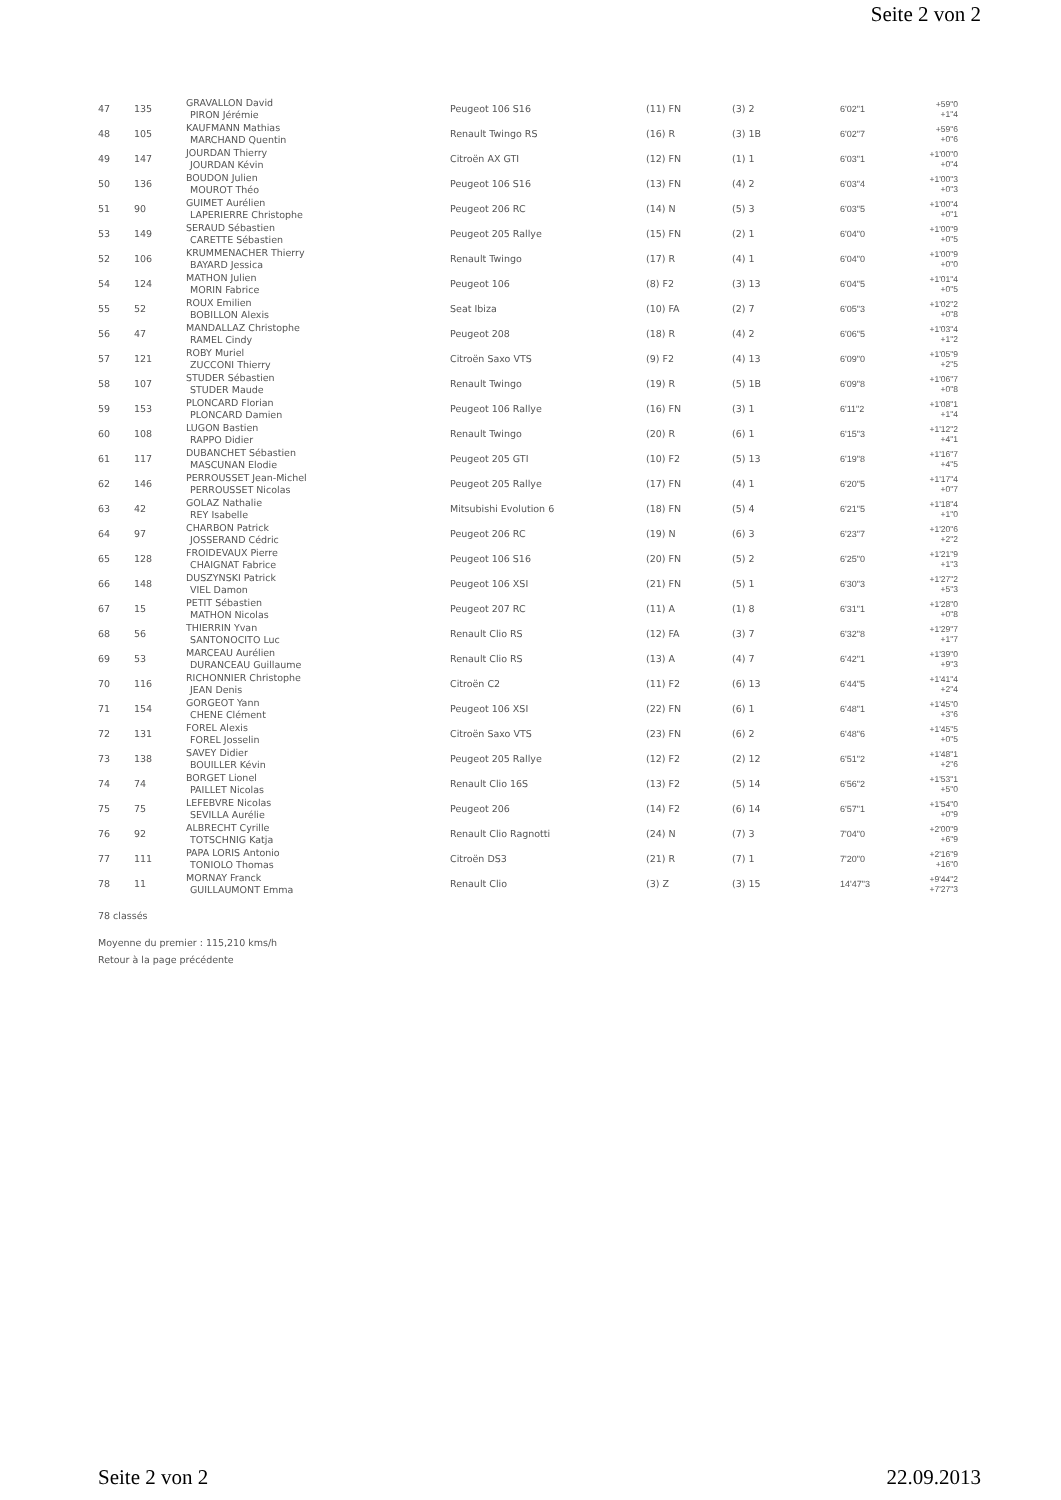Seite 2 von 2
| 47 | 135 | GRAVALLON David PIRON Jérémie | Peugeot 106 S16 | (11) FN | (3) 2 | 6'02"1 | +59"0 +1"4 |
| 48 | 105 | KAUFMANN Mathias MARCHAND Quentin | Renault Twingo RS | (16) R | (3) 1B | 6'02"7 | +59"6 +0"6 |
| 49 | 147 | JOURDAN Thierry JOURDAN Kévin | Citroën AX GTI | (12) FN | (1) 1 | 6'03"1 | +1'00"0 +0"4 |
| 50 | 136 | BOUDON Julien MOUROT Théo | Peugeot 106 S16 | (13) FN | (4) 2 | 6'03"4 | +1'00"3 +0"3 |
| 51 | 90 | GUIMET Aurélien LAPERIERRE Christophe | Peugeot 206 RC | (14) N | (5) 3 | 6'03"5 | +1'00"4 +0"1 |
| 53 | 149 | SERAUD Sébastien CARETTE Sébastien | Peugeot 205 Rallye | (15) FN | (2) 1 | 6'04"0 | +1'00"9 +0"5 |
| 52 | 106 | KRUMMENACHER Thierry BAYARD Jessica | Renault Twingo | (17) R | (4) 1 | 6'04"0 | +1'00"9 +0"0 |
| 54 | 124 | MATHON Julien MORIN Fabrice | Peugeot 106 | (8) F2 | (3) 13 | 6'04"5 | +1'01"4 +0"5 |
| 55 | 52 | ROUX Emilien BOBILLON Alexis | Seat Ibiza | (10) FA | (2) 7 | 6'05"3 | +1'02"2 +0"8 |
| 56 | 47 | MANDALLAZ Christophe RAMEL Cindy | Peugeot 208 | (18) R | (4) 2 | 6'06"5 | +1'03"4 +1"2 |
| 57 | 121 | ROBY Muriel ZUCCONI Thierry | Citroën Saxo VTS | (9) F2 | (4) 13 | 6'09"0 | +1'05"9 +2"5 |
| 58 | 107 | STUDER Sébastien STUDER Maude | Renault Twingo | (19) R | (5) 1B | 6'09"8 | +1'06"7 +0"8 |
| 59 | 153 | PLONCARD Florian PLONCARD Damien | Peugeot 106 Rallye | (16) FN | (3) 1 | 6'11"2 | +1'08"1 +1"4 |
| 60 | 108 | LUGON Bastien RAPPO Didier | Renault Twingo | (20) R | (6) 1 | 6'15"3 | +1'12"2 +4"1 |
| 61 | 117 | DUBANCHET Sébastien MASCUNAN Elodie | Peugeot 205 GTI | (10) F2 | (5) 13 | 6'19"8 | +1'16"7 +4"5 |
| 62 | 146 | PERROUSSET Jean-Michel PERROUSSET Nicolas | Peugeot 205 Rallye | (17) FN | (4) 1 | 6'20"5 | +1'17"4 +0"7 |
| 63 | 42 | GOLAZ Nathalie REY Isabelle | Mitsubishi Evolution 6 | (18) FN | (5) 4 | 6'21"5 | +1'18"4 +1"0 |
| 64 | 97 | CHARBON Patrick JOSSERAND Cédric | Peugeot 206 RC | (19) N | (6) 3 | 6'23"7 | +1'20"6 +2"2 |
| 65 | 128 | FROIDEVAUX Pierre CHAIGNAT Fabrice | Peugeot 106 S16 | (20) FN | (5) 2 | 6'25"0 | +1'21"9 +1"3 |
| 66 | 148 | DUSZYNSKI Patrick VIEL Damon | Peugeot 106 XSI | (21) FN | (5) 1 | 6'30"3 | +1'27"2 +5"3 |
| 67 | 15 | PETIT Sébastien MATHON Nicolas | Peugeot 207 RC | (11) A | (1) 8 | 6'31"1 | +1'28"0 +0"8 |
| 68 | 56 | THIERRIN Yvan SANTONOCITO Luc | Renault Clio RS | (12) FA | (3) 7 | 6'32"8 | +1'29"7 +1"7 |
| 69 | 53 | MARCEAU Aurélien DURANCEAU Guillaume | Renault Clio RS | (13) A | (4) 7 | 6'42"1 | +1'39"0 +9"3 |
| 70 | 116 | RICHONNIER Christophe JEAN Denis | Citroën C2 | (11) F2 | (6) 13 | 6'44"5 | +1'41"4 +2"4 |
| 71 | 154 | GORGEOT Yann CHENE Clément | Peugeot 106 XSI | (22) FN | (6) 1 | 6'48"1 | +1'45"0 +3"6 |
| 72 | 131 | FOREL Alexis FOREL Josselin | Citroën Saxo VTS | (23) FN | (6) 2 | 6'48"6 | +1'45"5 +0"5 |
| 73 | 138 | SAVEY Didier BOUILLER Kévin | Peugeot 205 Rallye | (12) F2 | (2) 12 | 6'51"2 | +1'48"1 +2"6 |
| 74 | 74 | BORGET Lionel PAILLET Nicolas | Renault Clio 16S | (13) F2 | (5) 14 | 6'56"2 | +1'53"1 +5"0 |
| 75 | 75 | LEFEBVRE Nicolas SEVILLA Aurélie | Peugeot 206 | (14) F2 | (6) 14 | 6'57"1 | +1'54"0 +0"9 |
| 76 | 92 | ALBRECHT Cyrille TOTSCHNIG Katja | Renault Clio Ragnotti | (24) N | (7) 3 | 7'04"0 | +2'00"9 +6"9 |
| 77 | 111 | PAPA LORIS Antonio TONIOLO Thomas | Citroën DS3 | (21) R | (7) 1 | 7'20"0 | +2'16"9 +16"0 |
| 78 | 11 | MORNAY Franck GUILLAUMONT Emma | Renault Clio | (3) Z | (3) 15 | 14'47"3 | +9'44"2 +7'27"3 |
78 classés
Moyenne du premier : 115,210 kms/h
Retour à la page précédente
Seite 2 von 2 22.09.2013